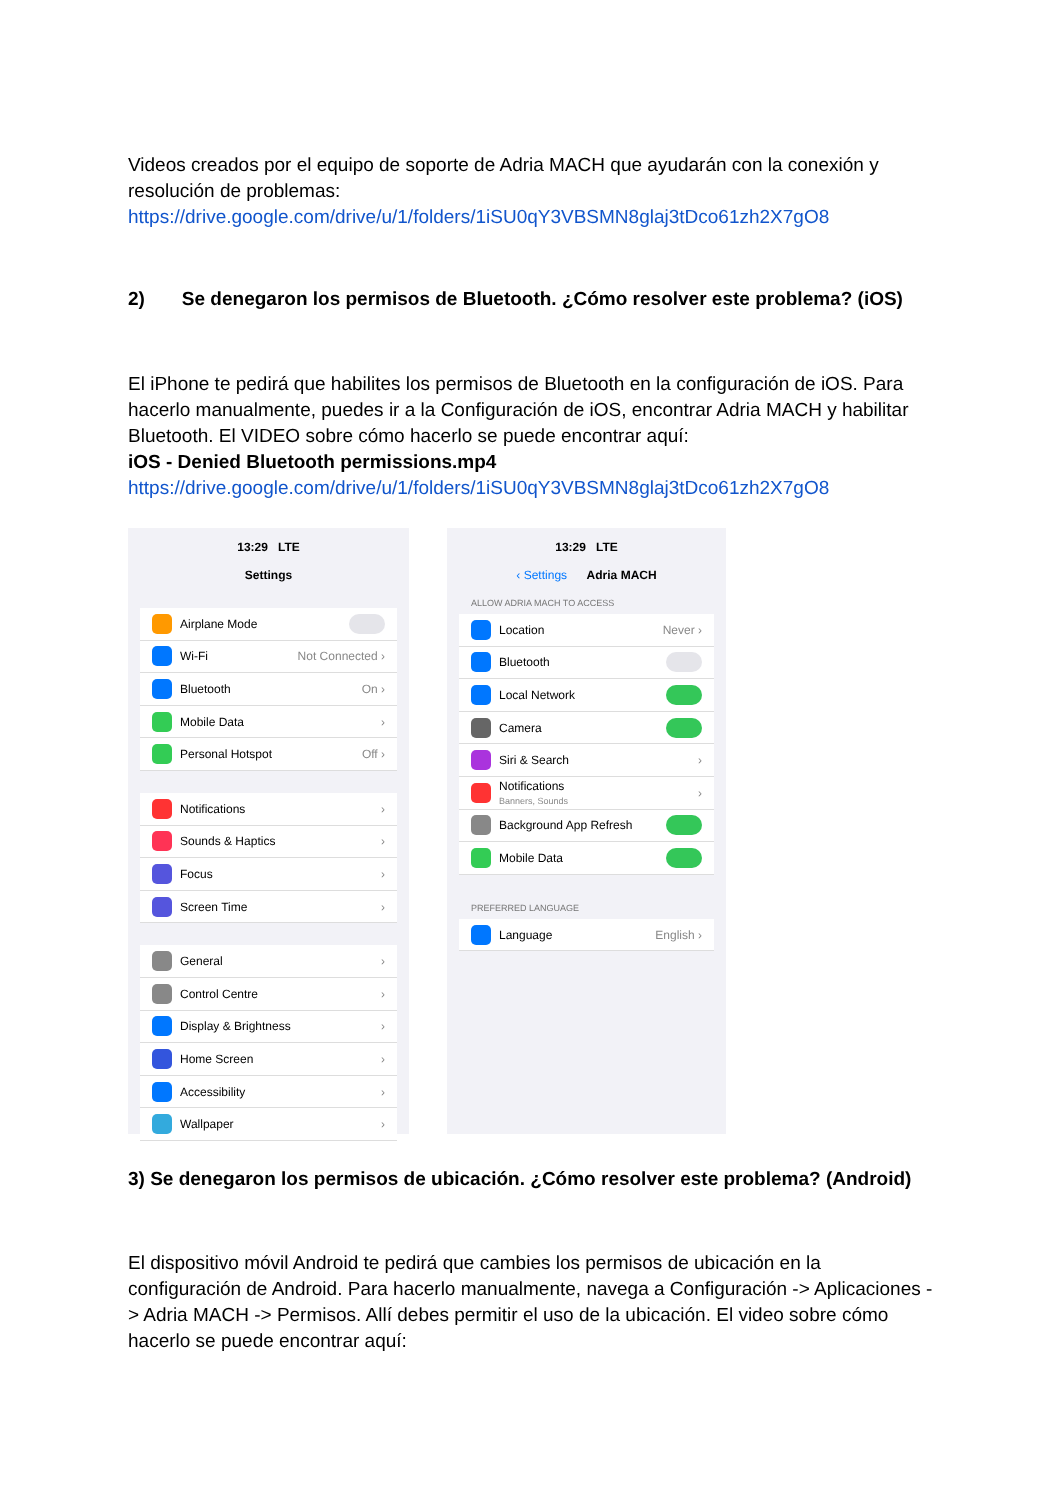Videos creados por el equipo de soporte de Adria MACH que ayudarán con la conexión y resolución de problemas:
https://drive.google.com/drive/u/1/folders/1iSU0qY3VBSMN8glaj3tDco61zh2X7gO8
2) Se denegaron los permisos de Bluetooth. ¿Cómo resolver este problema? (iOS)
El iPhone te pedirá que habilites los permisos de Bluetooth en la configuración de iOS. Para hacerlo manualmente, puedes ir a la Configuración de iOS, encontrar Adria MACH y habilitar Bluetooth. El VIDEO sobre cómo hacerlo se puede encontrar aquí:
iOS - Denied Bluetooth permissions.mp4
https://drive.google.com/drive/u/1/folders/1iSU0qY3VBSMN8glaj3tDco61zh2X7gO8
13:29 LTE
Settings
Airplane Mode
Wi-Fi Not Connected ›
Bluetooth On ›
Mobile Data ›
Personal Hotspot Off ›
Notifications ›
Sounds & Haptics ›
Focus ›
Screen Time ›
General ›
Control Centre ›
Display & Brightness ›
Home Screen ›
Accessibility ›
Wallpaper ›
13:29 LTE
‹ Settings Adria MACH
ALLOW ADRIA MACH TO ACCESS
Location Never ›
Bluetooth
Local Network
Camera
Siri & Search ›
Notifications
Banners, Sounds ›
Background App Refresh
Mobile Data
PREFERRED LANGUAGE
Language English ›
3) Se denegaron los permisos de ubicación. ¿Cómo resolver este problema? (Android)
El dispositivo móvil Android te pedirá que cambies los permisos de ubicación en la configuración de Android. Para hacerlo manualmente, navega a Configuración -> Aplicaciones -> Adria MACH -> Permisos. Allí debes permitir el uso de la ubicación. El video sobre cómo hacerlo se puede encontrar aquí: